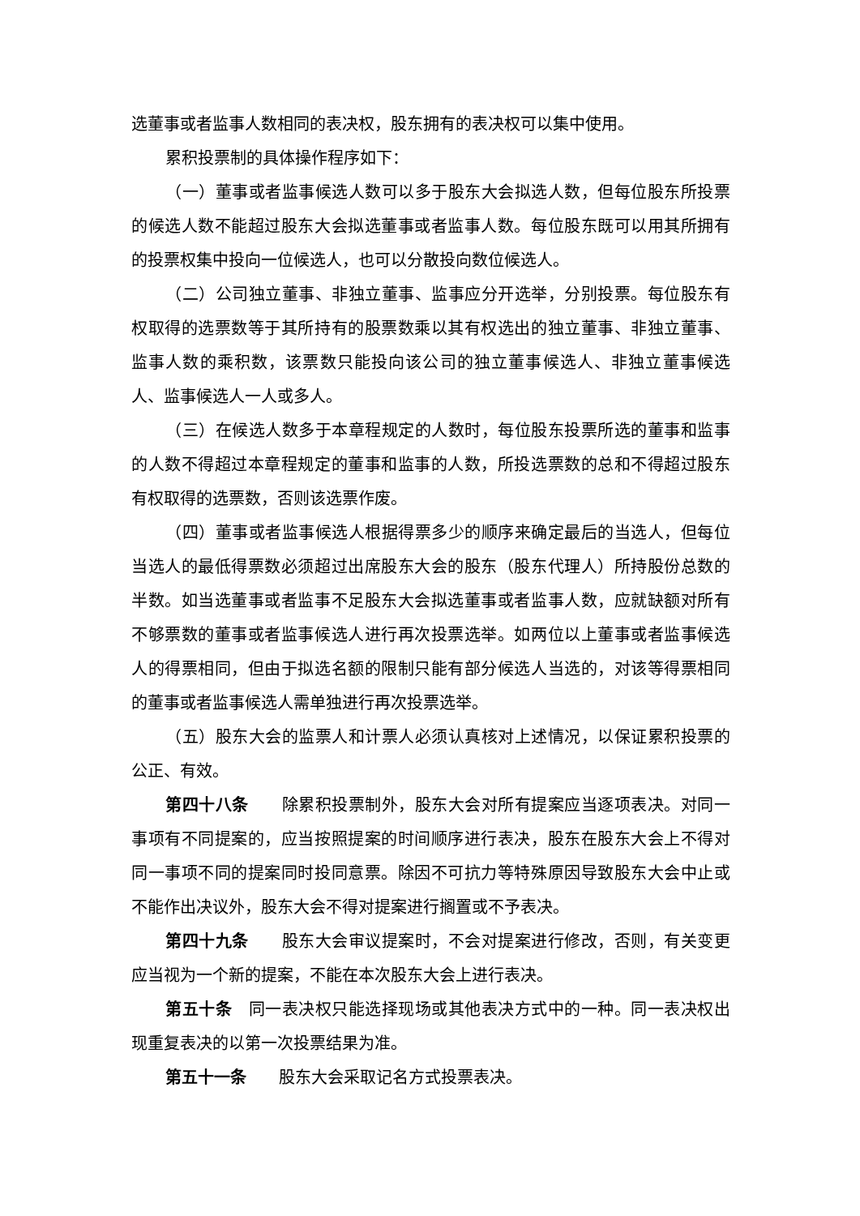选董事或者监事人数相同的表决权，股东拥有的表决权可以集中使用。
累积投票制的具体操作程序如下：
（一）董事或者监事候选人数可以多于股东大会拟选人数，但每位股东所投票的候选人数不能超过股东大会拟选董事或者监事人数。每位股东既可以用其所拥有的投票权集中投向一位候选人，也可以分散投向数位候选人。
（二）公司独立董事、非独立董事、监事应分开选举，分别投票。每位股东有权取得的选票数等于其所持有的股票数乘以其有权选出的独立董事、非独立董事、监事人数的乘积数，该票数只能投向该公司的独立董事候选人、非独立董事候选人、监事候选人一人或多人。
（三）在候选人数多于本章程规定的人数时，每位股东投票所选的董事和监事的人数不得超过本章程规定的董事和监事的人数，所投选票数的总和不得超过股东有权取得的选票数，否则该选票作废。
（四）董事或者监事候选人根据得票多少的顺序来确定最后的当选人，但每位当选人的最低得票数必须超过出席股东大会的股东（股东代理人）所持股份总数的半数。如当选董事或者监事不足股东大会拟选董事或者监事人数，应就缺额对所有不够票数的董事或者监事候选人进行再次投票选举。如两位以上董事或者监事候选人的得票相同，但由于拟选名额的限制只能有部分候选人当选的，对该等得票相同的董事或者监事候选人需单独进行再次投票选举。
（五）股东大会的监票人和计票人必须认真核对上述情况，以保证累积投票的公正、有效。
第四十八条　　除累积投票制外，股东大会对所有提案应当逐项表决。对同一事项有不同提案的，应当按照提案的时间顺序进行表决，股东在股东大会上不得对同一事项不同的提案同时投同意票。除因不可抗力等特殊原因导致股东大会中止或不能作出决议外，股东大会不得对提案进行搁置或不予表决。
第四十九条　　股东大会审议提案时，不会对提案进行修改，否则，有关变更应当视为一个新的提案，不能在本次股东大会上进行表决。
第五十条　同一表决权只能选择现场或其他表决方式中的一种。同一表决权出现重复表决的以第一次投票结果为准。
第五十一条　　股东大会采取记名方式投票表决。